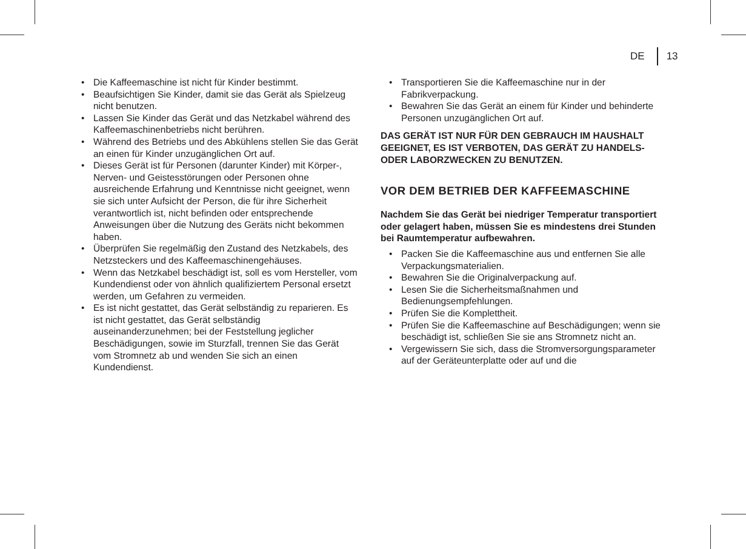DE 13
Die Kaffeemaschine ist nicht für Kinder bestimmt.
Beaufsichtigen Sie Kinder, damit sie das Gerät als Spielzeug nicht benutzen.
Lassen Sie Kinder das Gerät und das Netzkabel während des Kaffeemaschinenbetriebs nicht berühren.
Während des Betriebs und des Abkühlens stellen Sie das Gerät an einen für Kinder unzugänglichen Ort auf.
Dieses Gerät ist für Personen (darunter Kinder) mit Körper-, Nerven- und Geistesstörungen oder Personen ohne ausreichende Erfahrung und Kenntnisse nicht geeignet, wenn sie sich unter Aufsicht der Person, die für ihre Sicherheit verantwortlich ist, nicht befinden oder entsprechende Anweisungen über die Nutzung des Geräts nicht bekommen haben.
Überprüfen Sie regelmäßig den Zustand des Netzkabels, des Netzsteckers und des Kaffeemaschinengehäuses.
Wenn das Netzkabel beschädigt ist, soll es vom Hersteller, vom Kundendienst oder von ähnlich qualifiziertem Personal ersetzt werden, um Gefahren zu vermeiden.
Es ist nicht gestattet, das Gerät selbständig zu reparieren. Es ist nicht gestattet, das Gerät selbständig auseinanderzunehmen; bei der Feststellung jeglicher Beschädigungen, sowie im Sturzfall, trennen Sie das Gerät vom Stromnetz ab und wenden Sie sich an einen Kundendienst.
Transportieren Sie die Kaffeemaschine nur in der Fabrikverpackung.
Bewahren Sie das Gerät an einem für Kinder und behinderte Personen unzugänglichen Ort auf.
DAS GERÄT IST NUR FÜR DEN GEBRAUCH IM HAUSHALT GEEIGNET, ES IST VERBOTEN, DAS GERÄT ZU HANDELS- ODER LABORZWECKEN ZU BENUTZEN.
VOR DEM BETRIEB DER KAFFEEMASCHINE
Nachdem Sie das Gerät bei niedriger Temperatur transportiert oder gelagert haben, müssen Sie es mindestens drei Stunden bei Raumtemperatur aufbewahren.
Packen Sie die Kaffeemaschine aus und entfernen Sie alle Verpackungsmaterialien.
Bewahren Sie die Originalverpackung auf.
Lesen Sie die Sicherheitsmaßnahmen und Bedienungsempfehlungen.
Prüfen Sie die Komplettheit.
Prüfen Sie die Kaffeemaschine auf Beschädigungen; wenn sie beschädigt ist, schließen Sie sie ans Stromnetz nicht an.
Vergewissern Sie sich, dass die Stromversorgungsparameter auf der Geräteunterplatte oder auf und die